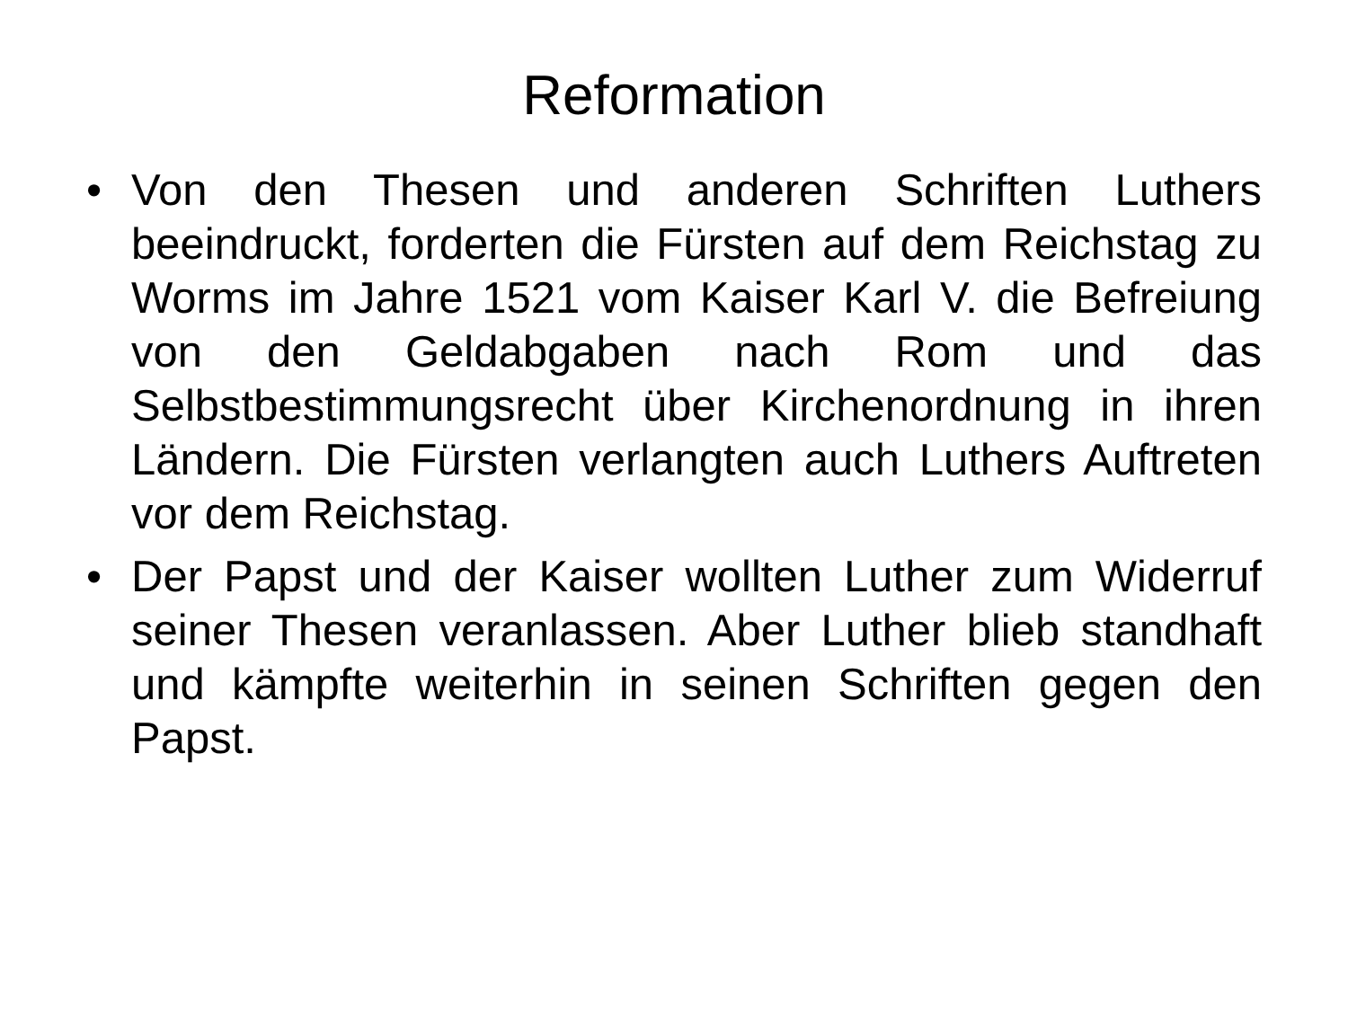Reformation
• Von den Thesen und anderen Schriften Luthers beeindruckt, forderten die Fürsten auf dem Reichstag zu Worms im Jahre 1521 vom Kaiser Karl V. die Befreiung von den Geldabgaben nach Rom und das Selbstbestimmungsrecht über Kirchenordnung in ihren Ländern. Die Fürsten verlangten auch Luthers Auftreten vor dem Reichstag.
• Der Papst und der Kaiser wollten Luther zum Widerruf seiner Thesen veranlassen. Aber Luther blieb standhaft und kämpfte weiterhin in seinen Schriften gegen den Papst.